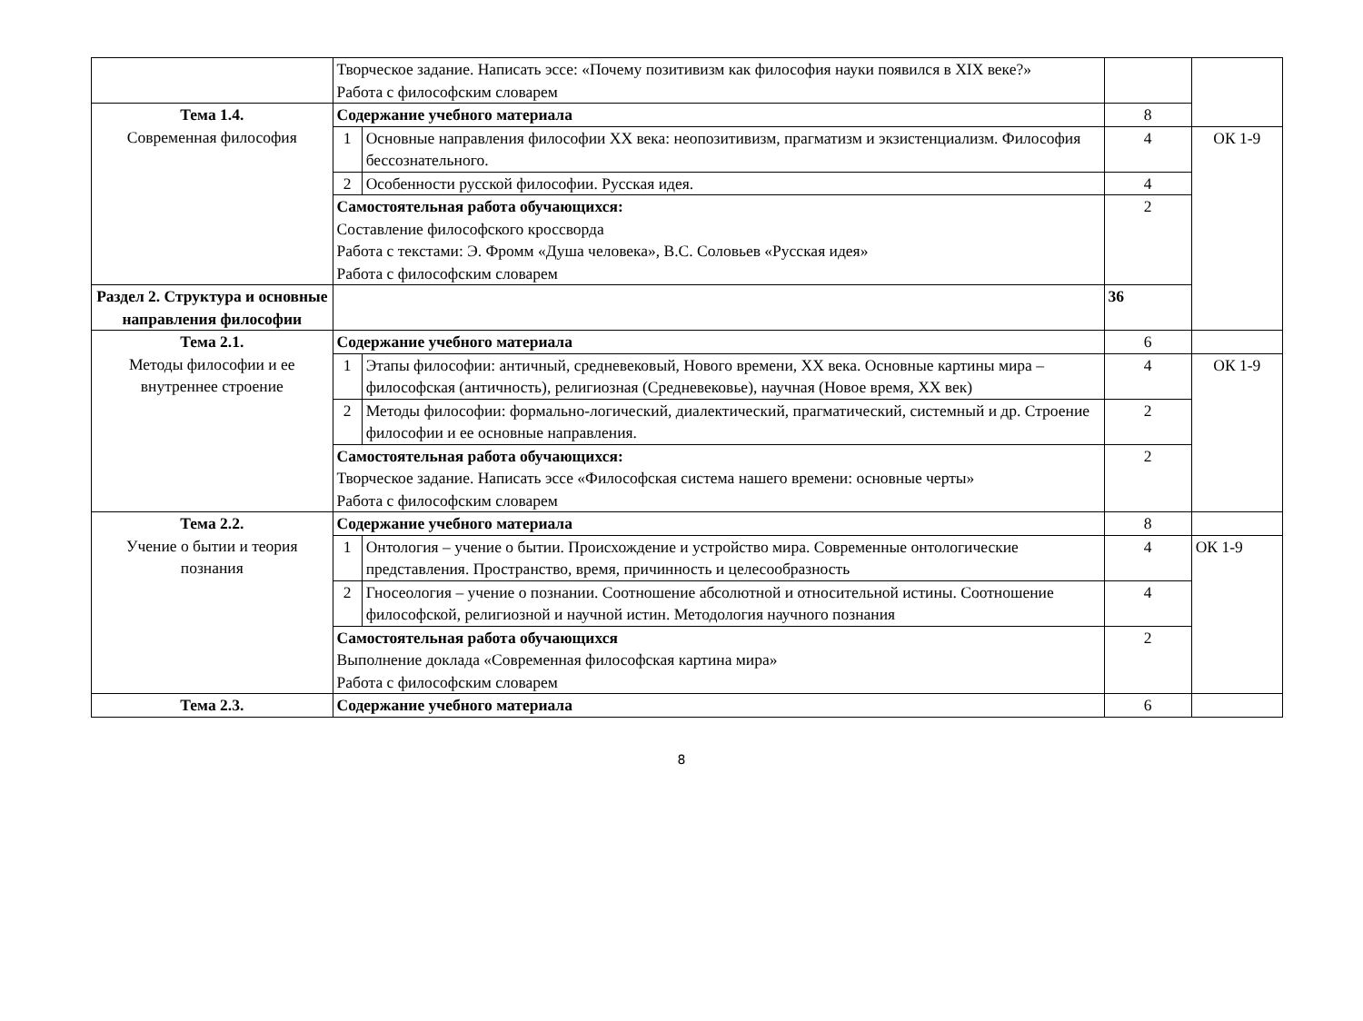| | Творческое задание. Написать эссе: «Почему позитивизм как философия науки появился в XIX веке?» Работа с философским словарем | | | |
| Тема 1.4. Современная философия | Содержание учебного материала | | 8 | |
| | 1 | Основные направления философии XX века: неопозитивизм, прагматизм и экзистенциализм. Философия бессознательного. | 4 | ОК 1-9 |
| | 2 | Особенности русской философии. Русская идея. | 4 | |
| | Самостоятельная работа обучающихся: Составление философского кроссворда Работа с текстами: Э. Фромм «Душа человека», В.С. Соловьев «Русская идея» Работа с философским словарем | | 2 | |
| Раздел 2. Структура и основные направления философии | | | 36 | |
| Тема 2.1. Методы философии и ее внутреннее строение | Содержание учебного материала | | 6 | |
| | 1 | Этапы философии: античный, средневековый, Нового времени, XX века. Основные картины мира – философская (античность), религиозная (Средневековье), научная (Новое время, XX век) | 4 | ОК 1-9 |
| | 2 | Методы философии: формально-логический, диалектический, прагматический, системный и др. Строение философии и ее основные направления. | 2 | |
| | Самостоятельная работа обучающихся: Творческое задание. Написать эссе «Философская система нашего времени: основные черты» Работа с философским словарем | | 2 | |
| Тема 2.2. Учение о бытии и теория познания | Содержание учебного материала | | 8 | |
| | 1 | Онтология – учение о бытии. Происхождение и устройство мира. Современные онтологические представления. Пространство, время, причинность и целесообразность | 4 | ОК 1-9 |
| | 2 | Гносеология – учение о познании. Соотношение абсолютной и относительной истины. Соотношение философской, религиозной и научной истин. Методология научного познания | 4 | |
| | Самостоятельная работа обучающихся Выполнение доклада «Современная философская картина мира» Работа с философским словарем | | 2 | |
| Тема 2.3. | Содержание учебного материала | | 6 | |
8